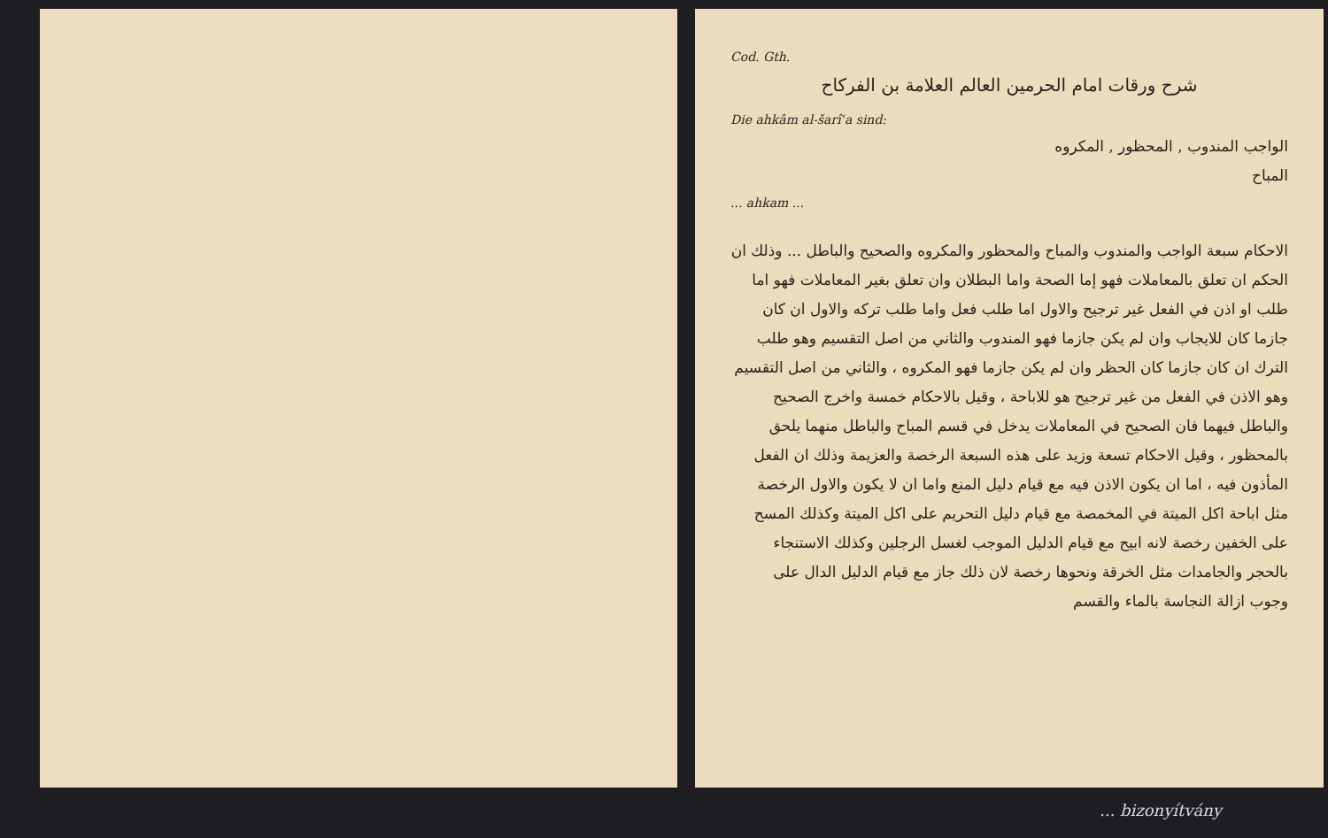Cod. Gth.
شرح ورقات امام الحرمين العالم العلامة بن الفركاح
Die ahkâm al-šarîʿa sind:
الواجب المندوب , المحظور , المكروه
المباح
... ahkam ...
الاحكام سبعة الواجب والمندوب والمباح والمحظور والمكروه والصحيح والباطل ... وذلك ان الحكم ان تعلق بالمعاملات فهو إما الصحة واما البطلان وان تعلق بغير المعاملات فهو اما طلب او اذن في الفعل غير ترجيح والاول اما طلب فعل واما طلب تركه والاول ان كان جازما كان للايجاب وان لم يكن جازما فهو المندوب والثاني من اصل التقسيم وهو طلب الترك ان كان جازما كان الحظر وان لم يكن جازما فهو المكروه ، والثاني من اصل التقسيم وهو الاذن في الفعل من غير ترجيح هو للاباحة ، وقيل بالاحكام خمسة واخرج الصحيح والباطل فيهما فان الصحيح في المعاملات يدخل في قسم المباح والباطل منهما يلحق بالمحظور ، وقيل الاحكام تسعة وزيد على هذه السبعة الرخصة والعزيمة وذلك ان الفعل المأذون فيه ، اما ان يكون الاذن فيه مع قيام دليل المنع واما ان لا يكون والاول الرخصة مثل اباحة اكل الميتة في المخمصة مع قيام دليل التحريم على اكل الميتة وكذلك المسح على الخفين رخصة لانه ابيح مع قيام الدليل الموجب لغسل الرجلين وكذلك الاستنجاء بالحجر والجامدات مثل الخرقة ونحوها رخصة لان ذلك جاز مع قيام الدليل الدال على وجوب ازالة النجاسة بالماء والقسم
... bizonyítvány